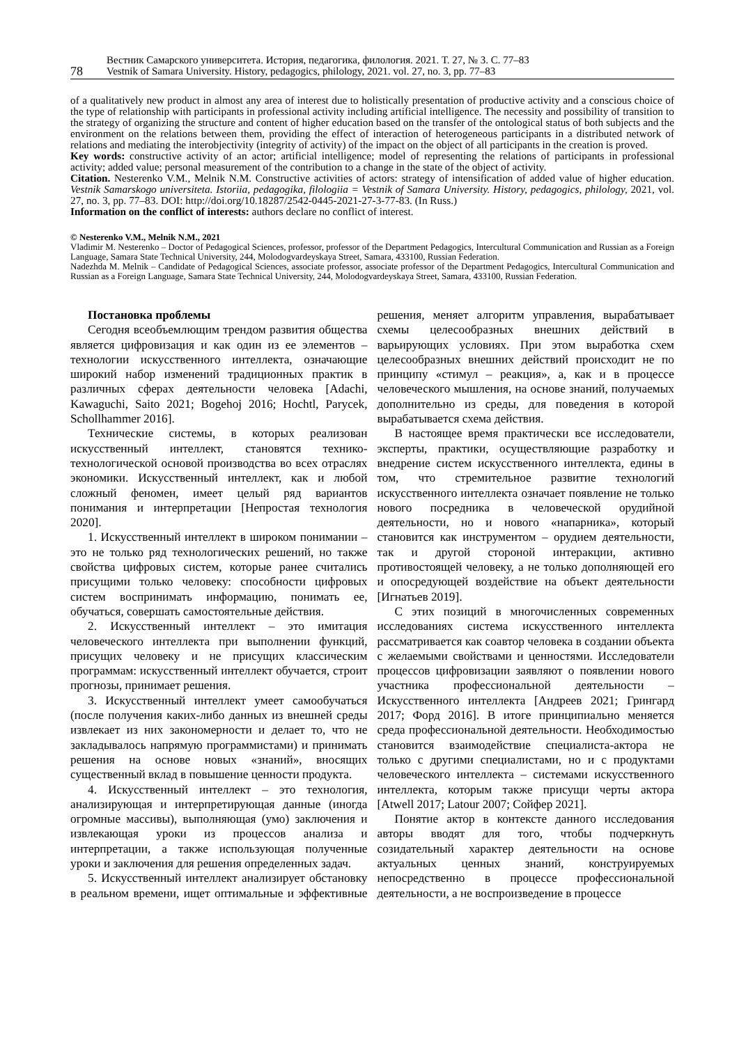78
Вестник Самарского университета. История, педагогика, филология. 2021. Т. 27, № 3. С. 77–83
Vestnik of Samara University. History, pedagogics, philology, 2021. vol. 27, no. 3, pp. 77–83
of a qualitatively new product in almost any area of interest due to holistically presentation of productive activity and a conscious choice of the type of relationship with participants in professional activity including artificial intelligence. The necessity and possibility of transition to the strategy of organizing the structure and content of higher education based on the transfer of the ontological status of both subjects and the environment on the relations between them, providing the effect of interaction of heterogeneous participants in a distributed network of relations and mediating the interobjectivity (integrity of activity) of the impact on the object of all participants in the creation is proved.
Key words: constructive activity of an actor; artificial intelligence; model of representing the relations of participants in professional activity; added value; personal measurement of the contribution to a change in the state of the object of activity.
Citation. Nesterenko V.M., Melnik N.M. Constructive activities of actors: strategy of intensification of added value of higher education. Vestnik Samarskogo universiteta. Istoriia, pedagogika, filologiia = Vestnik of Samara University. History, pedagogics, philology, 2021, vol. 27, no. 3, pp. 77–83. DOI: http://doi.org/10.18287/2542-0445-2021-27-3-77-83. (In Russ.)
Information on the conflict of interests: authors declare no conflict of interest.
© Nesterenko V.M., Melnik N.M., 2021
Vladimir M. Nesterenko – Doctor of Pedagogical Sciences, professor, professor of the Department Pedagogics, Intercultural Communication and Russian as a Foreign Language, Samara State Technical University, 244, Molodogvardeyskaya Street, Samara, 433100, Russian Federation.
Nadezhda M. Melnik – Candidate of Pedagogical Sciences, associate professor, associate professor of the Department Pedagogics, Intercultural Communication and Russian as a Foreign Language, Samara State Technical University, 244, Molodogvardeyskaya Street, Samara, 433100, Russian Federation.
Постановка проблемы
Сегодня всеобъемлющим трендом развития общества является цифровизация и как один из ее элементов – технологии искусственного интеллекта, означающие широкий набор изменений традиционных практик в различных сферах деятельности человека [Adachi, Kawaguchi, Saito 2021; Bogehoj 2016; Hochtl, Parycek, Schollhammer 2016].
Технические системы, в которых реализован искусственный интеллект, становятся технико-технологической основой производства во всех отраслях экономики. Искусственный интеллект, как и любой сложный феномен, имеет целый ряд вариантов понимания и интерпретации [Непростая технология 2020].
1. Искусственный интеллект в широком понимании – это не только ряд технологических решений, но также свойства цифровых систем, которые ранее считались присущими только человеку: способности цифровых систем воспринимать информацию, понимать ее, обучаться, совершать самостоятельные действия.
2. Искусственный интеллект – это имитация человеческого интеллекта при выполнении функций, присущих человеку и не присущих классическим программам: искусственный интеллект обучается, строит прогнозы, принимает решения.
3. Искусственный интеллект умеет самообучаться (после получения каких-либо данных из внешней среды извлекает из них закономерности и делает то, что не закладывалось напрямую программистами) и принимать решения на основе новых «знаний», вносящих существенный вклад в повышение ценности продукта.
4. Искусственный интеллект – это технология, анализирующая и интерпретирующая данные (иногда огромные массивы), выполняющая (умо) заключения и извлекающая уроки из процессов анализа и интерпретации, а также использующая полученные уроки и заключения для решения определенных задач.
5. Искусственный интеллект анализирует обстановку в реальном времени, ищет оптимальные и эффективные решения, меняет алгоритм управления, вырабатывает схемы целесообразных внешних действий в варьирующих условиях. При этом выработка схем целесообразных внешних действий происходит не по принципу «стимул – реакция», а, как и в процессе человеческого мышления, на основе знаний, получаемых дополнительно из среды, для поведения в которой вырабатывается схема действия.
В настоящее время практически все исследователи, эксперты, практики, осуществляющие разработку и внедрение систем искусственного интеллекта, едины в том, что стремительное развитие технологий искусственного интеллекта означает появление не только нового посредника в человеческой орудийной деятельности, но и нового «напарника», который становится как инструментом – орудием деятельности, так и другой стороной интеракции, активно противостоящей человеку, а не только дополняющей его и опосредующей воздействие на объект деятельности [Игнатьев 2019].
С этих позиций в многочисленных современных исследованиях система искусственного интеллекта рассматривается как соавтор человека в создании объекта с желаемыми свойствами и ценностями. Исследователи процессов цифровизации заявляют о появлении нового участника профессиональной деятельности – Искусственного интеллекта [Андреев 2021; Грингард 2017; Форд 2016]. В итоге принципиально меняется среда профессиональной деятельности. Необходимостью становится взаимодействие специалиста-актора не только с другими специалистами, но и с продуктами человеческого интеллекта – системами искусственного интеллекта, которым также присущи черты актора [Atwell 2017; Latour 2007; Сойфер 2021].
Понятие актор в контексте данного исследования авторы вводят для того, чтобы подчеркнуть созидательный характер деятельности на основе актуальных ценных знаний, конструируемых непосредственно в процессе профессиональной деятельности, а не воспроизведение в процессе